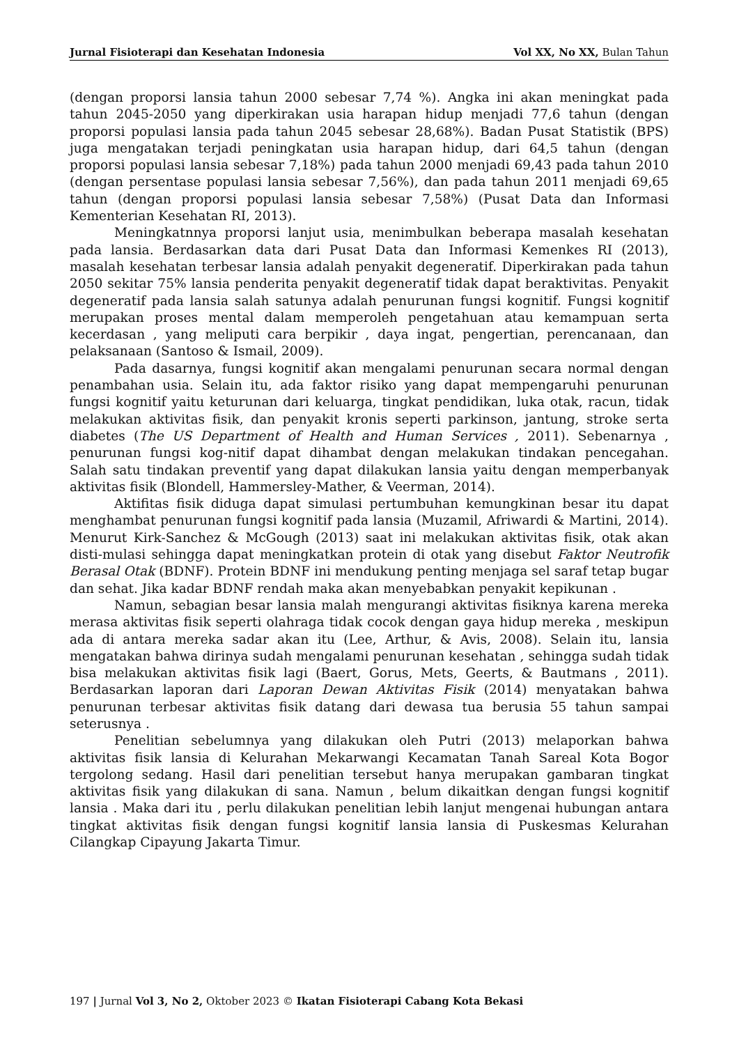Jurnal Fisioterapi dan Kesehatan Indonesia Vol XX, No XX, Bulan Tahun
(dengan proporsi lansia tahun 2000 sebesar 7,74 %). Angka ini akan meningkat pada tahun 2045-2050 yang diperkirakan usia harapan hidup menjadi 77,6 tahun (dengan proporsi populasi lansia pada tahun 2045 sebesar 28,68%). Badan Pusat Statistik (BPS) juga mengatakan terjadi peningkatan usia harapan hidup, dari 64,5 tahun (dengan proporsi populasi lansia sebesar 7,18%) pada tahun 2000 menjadi 69,43 pada tahun 2010 (dengan persentase populasi lansia sebesar 7,56%), dan pada tahun 2011 menjadi 69,65 tahun (dengan proporsi populasi lansia sebesar 7,58%) (Pusat Data dan Informasi Kementerian Kesehatan RI, 2013).
Meningkatnnya proporsi lanjut usia, menimbulkan beberapa masalah kesehatan pada lansia. Berdasarkan data dari Pusat Data dan Informasi Kemenkes RI (2013), masalah kesehatan terbesar lansia adalah penyakit degeneratif. Diperkirakan pada tahun 2050 sekitar 75% lansia penderita penyakit degeneratif tidak dapat beraktivitas. Penyakit degeneratif pada lansia salah satunya adalah penurunan fungsi kognitif. Fungsi kognitif merupakan proses mental dalam memperoleh pengetahuan atau kemampuan serta kecerdasan , yang meliputi cara berpikir , daya ingat, pengertian, perencanaan, dan pelaksanaan (Santoso & Ismail, 2009).
Pada dasarnya, fungsi kognitif akan mengalami penurunan secara normal dengan penambahan usia. Selain itu, ada faktor risiko yang dapat mempengaruhi penurunan fungsi kognitif yaitu keturunan dari keluarga, tingkat pendidikan, luka otak, racun, tidak melakukan aktivitas fisik, dan penyakit kronis seperti parkinson, jantung, stroke serta diabetes (The US Department of Health and Human Services , 2011). Sebenarnya , penurunan fungsi kog-nitif dapat dihambat dengan melakukan tindakan pencegahan. Salah satu tindakan preventif yang dapat dilakukan lansia yaitu dengan memperbanyak aktivitas fisik (Blondell, Hammersley-Mather, & Veerman, 2014).
Aktifitas fisik diduga dapat simulasi pertumbuhan kemungkinan besar itu dapat menghambat penurunan fungsi kognitif pada lansia (Muzamil, Afriwardi & Martini, 2014). Menurut Kirk-Sanchez & McGough (2013) saat ini melakukan aktivitas fisik, otak akan disti-mulasi sehingga dapat meningkatkan protein di otak yang disebut Faktor Neutrofik Berasal Otak (BDNF). Protein BDNF ini mendukung penting menjaga sel saraf tetap bugar dan sehat. Jika kadar BDNF rendah maka akan menyebabkan penyakit kepikunan .
Namun, sebagian besar lansia malah mengurangi aktivitas fisiknya karena mereka merasa aktivitas fisik seperti olahraga tidak cocok dengan gaya hidup mereka , meskipun ada di antara mereka sadar akan itu (Lee, Arthur, & Avis, 2008). Selain itu, lansia mengatakan bahwa dirinya sudah mengalami penurunan kesehatan , sehingga sudah tidak bisa melakukan aktivitas fisik lagi (Baert, Gorus, Mets, Geerts, & Bautmans , 2011). Berdasarkan laporan dari Laporan Dewan Aktivitas Fisik (2014) menyatakan bahwa penurunan terbesar aktivitas fisik datang dari dewasa tua berusia 55 tahun sampai seterusnya .
Penelitian sebelumnya yang dilakukan oleh Putri (2013) melaporkan bahwa aktivitas fisik lansia di Kelurahan Mekarwangi Kecamatan Tanah Sareal Kota Bogor tergolong sedang. Hasil dari penelitian tersebut hanya merupakan gambaran tingkat aktivitas fisik yang dilakukan di sana. Namun , belum dikaitkan dengan fungsi kognitif lansia . Maka dari itu , perlu dilakukan penelitian lebih lanjut mengenai hubungan antara tingkat aktivitas fisik dengan fungsi kognitif lansia lansia di Puskesmas Kelurahan Cilangkap Cipayung Jakarta Timur.
197 | Jurnal Vol 3, No 2, Oktober 2023 © Ikatan Fisioterapi Cabang Kota Bekasi